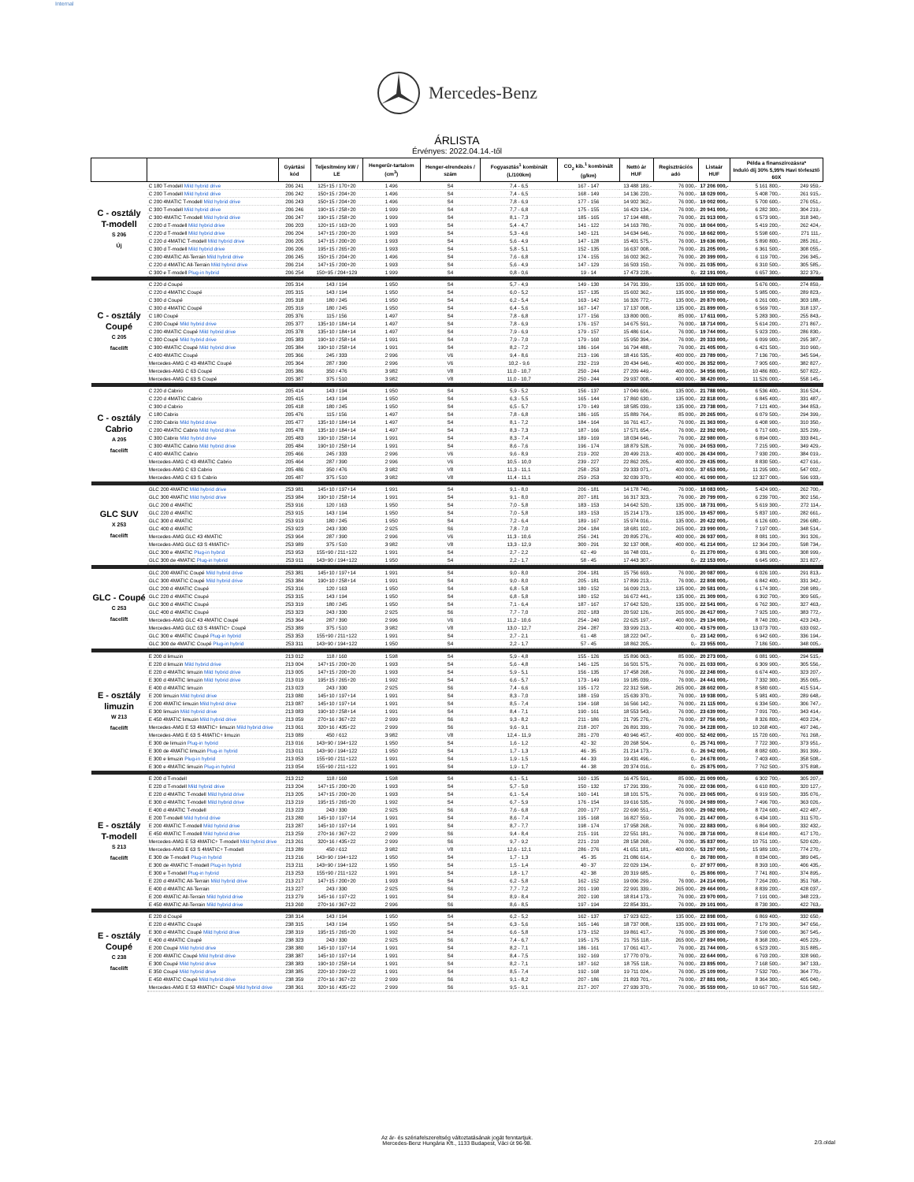Internal
Mercedes-Benz
ÁRLISTA
Érvényes: 2022.04.14.-től
| | | Gyártási kód | Teljesítmény kW / LE | Hengerűr-tartalom (cm<sup>3</sup>) | Henger-elrendezés / szám | Fogyasztás<sup>1</sup> kombinált (L/100km) | CO<sub>2</sub> kib.<sup>1</sup> kombinált (g/km) | Nettó ár HUF | Regisztrációs adó | Listaár HUF | Példa a finanszírozásra* Induló díj 30% 5,99% Havi törlesztő 60X | |
| --- | --- | --- | --- | --- | --- | --- | --- | --- | --- | --- | --- | --- |
| C - osztály T-modell S 206 Új | C 180 T-modell Mild hybrid drive | 206 241 | 125+15 / 170+20 | 1 496 | S4 | 7,4 - 6,5 | 167 - 147 | 13 488 189,- | 76 000,- | 17 206 000,- | 5 161 800,- | 249 959,- |
| | C 200 T-modell Mild hybrid drive | 206 242 | 150+15 / 204+20 | 1 496 | S4 | 7,4 - 6,5 | 168 - 149 | 14 136 220,- | 76 000,- | 18 029 000,- | 5 408 700,- | 261 915,- |
| | C 200 4MATIC T-modell Mild hybrid drive | 206 243 | 150+15 / 204+20 | 1 496 | S4 | 7,8 - 6,9 | 177 - 156 | 14 902 362,- | 76 000,- | 19 002 000,- | 5 700 600,- | 276 051,- |
| | C 300 T-modell Mild hybrid drive | 206 246 | 190+15 / 258+20 | 1 999 | S4 | 7,7 - 6,8 | 175 - 155 | 16 429 134,- | 76 000,- | 20 941 000,- | 6 282 300,- | 304 219,- |
| | C 300 4MATIC T-modell Mild hybrid drive | 206 247 | 190+15 / 258+20 | 1 999 | S4 | 8,1 - 7,3 | 185 - 165 | 17 194 488,- | 76 000,- | 21 913 000,- | 6 573 900,- | 318 340,- |
| | C 200 d T-modell Mild hybrid drive | 206 203 | 120+15 / 163+20 | 1 993 | S4 | 5,4 - 4,7 | 141 - 122 | 14 163 780,- | 76 000,- | 18 064 000,- | 5 419 200,- | 262 424,- |
| | C 220 d T-modell Mild hybrid drive | 206 204 | 147+15 / 200+20 | 1 993 | S4 | 5,3 - 4,6 | 140 - 121 | 14 634 646,- | 76 000,- | 18 662 000,- | 5 598 600,- | 271 111,- |
| | C 220 d 4MATIC T-modell Mild hybrid drive | 206 205 | 147+15 / 200+20 | 1 993 | S4 | 5,6 - 4,9 | 147 - 128 | 15 401 575,- | 76 000,- | 19 636 000,- | 5 890 800,- | 285 261,- |
| | C 300 d T-modell Mild hybrid drive | 206 206 | 195+15 / 265+20 | 1 993 | S4 | 5,8 - 5,1 | 152 - 135 | 16 637 008,- | 76 000,- | 21 205 000,- | 6 361 500,- | 308 055,- |
| | C 200 4MATIC All-Terrain Mild hybrid drive | 206 245 | 150+15 / 204+20 | 1 496 | S4 | 7,6 - 6,8 | 174 - 155 | 16 002 362,- | 76 000,- | 20 399 000,- | 6 119 700,- | 296 345,- |
| | C 220 d 4MATIC All-Terrain Mild hybrid drive | 206 214 | 147+15 / 200+20 | 1 993 | S4 | 5,6 - 4,9 | 147 - 129 | 16 503 150,- | 76 000,- | 21 035 000,- | 6 310 500,- | 305 585,- |
| | C 300 e T-modell Plug-in hybrid | 206 254 | 150+95 / 204+129 | 1 999 | S4 | 0,8 - 0,6 | 19 - 14 | 17 473 228,- | 0,- | 22 191 000,- | 6 657 300,- | 322 379,- |
| C - osztály Coupé C 205 facelift | C 220 d Coupé | 205 314 | 143 / 194 | 1 950 | S4 | 5,7 - 4,9 | 149 - 130 | 14 791 339,- | 135 000,- | 18 920 000,- | 5 676 000,- | 274 859,- |
| | C 220 d 4MATIC Coupé | 205 315 | 143 / 194 | 1 950 | S4 | 6,0 - 5,2 | 157 - 135 | 15 602 362,- | 135 000,- | 19 950 000,- | 5 985 000,- | 289 823,- |
| | C 300 d Coupé | 205 318 | 180 / 245 | 1 950 | S4 | 6,2 - 5,4 | 163 - 142 | 16 326 772,- | 135 000,- | 20 870 000,- | 6 261 000,- | 303 188,- |
| | C 300 d 4MATIC Coupé | 205 319 | 180 / 245 | 1 950 | S4 | 6,4 - 5,6 | 167 - 147 | 17 137 008,- | 135 000,- | 21 899 000,- | 6 569 700,- | 318 137,- |
| | C 180 Coupé | 205 376 | 115 / 156 | 1 497 | S4 | 7,8 - 6,8 | 177 - 156 | 13 800 000,- | 85 000,- | 17 611 000,- | 5 283 300,- | 255 843,- |
| | C 200 Coupé Mild hybrid drive | 205 377 | 135+10 / 184+14 | 1 497 | S4 | 7,8 - 6,9 | 176 - 157 | 14 675 591,- | 76 000,- | 18 714 000,- | 5 614 200,- | 271 867,- |
| | C 200 4MATIC Coupé Mild hybrid drive | 205 378 | 135+10 / 184+14 | 1 497 | S4 | 7,9 - 6,9 | 179 - 157 | 15 486 614,- | 76 000,- | 19 744 000,- | 5 923 200,- | 286 830,- |
| | C 300 Coupé Mild hybrid drive | 205 383 | 190+10 / 258+14 | 1 991 | S4 | 7,9 - 7,0 | 179 - 160 | 15 950 394,- | 76 000,- | 20 333 000,- | 6 099 900,- | 295 387,- |
| | C 300 4MATIC Coupé Mild hybrid drive | 205 384 | 190+10 / 258+14 | 1 991 | S4 | 8,2 - 7,2 | 186 - 164 | 16 794 488,- | 76 000,- | 21 405 000,- | 6 421 500,- | 310 960,- |
| | C 400 4MATIC Coupé | 205 366 | 245 / 333 | 2 996 | V6 | 9,4 - 8,6 | 213 - 196 | 18 416 535,- | 400 000,- | 23 789 000,- | 7 136 700,- | 345 594,- |
| | Mercedes-AMG C 43 4MATIC Coupé | 205 364 | 287 / 390 | 2 996 | V6 | 10,2 - 9,6 | 232 - 219 | 20 434 646,- | 400 000,- | 26 352 000,- | 7 905 600,- | 382 827,- |
| | Mercedes-AMG C 63 Coupé | 205 386 | 350 / 476 | 3 982 | V8 | 11,0 - 10,7 | 250 - 244 | 27 209 449,- | 400 000,- | 34 956 000,- | 10 486 800,- | 507 822,- |
| | Mercedes-AMG C 63 S Coupé | 205 387 | 375 / 510 | 3 982 | V8 | 11,0 - 10,7 | 250 - 244 | 29 937 008,- | 400 000,- | 38 420 000,- | 11 526 000,- | 558 145,- |
| C - osztály Cabrio A 205 facelift | C 220 d Cabrio | 205 414 | 143 / 194 | 1 950 | S4 | 5,9 - 5,2 | 156 - 137 | 17 049 606,- | 135 000,- | 21 788 000,- | 6 536 400,- | 316 524,- |
| | C 220 d 4MATIC Cabrio | 205 415 | 143 / 194 | 1 950 | S4 | 6,3 - 5,5 | 165 - 144 | 17 860 630,- | 135 000,- | 22 818 000,- | 6 845 400,- | 331 487,- |
| | C 300 d Cabrio | 205 418 | 180 / 245 | 1 950 | S4 | 6,5 - 5,7 | 170 - 149 | 18 585 039,- | 135 000,- | 23 738 000,- | 7 121 400,- | 344 853,- |
| | C 180 Cabrio | 205 476 | 115 / 156 | 1 497 | S4 | 7,8 - 6,8 | 186 - 165 | 15 889 764,- | 85 000,- | 20 265 000,- | 6 079 500,- | 294 399,- |
| | C 200 Cabrio Mild hybrid drive | 205 477 | 135+10 / 184+14 | 1 497 | S4 | 8,1 - 7,2 | 184 - 164 | 16 761 417,- | 76 000,- | 21 363 000,- | 6 408 900,- | 310 350,- |
| | C 200 4MATIC Cabrio Mild hybrid drive | 205 478 | 135+10 / 184+14 | 1 497 | S4 | 8,3 - 7,3 | 187 - 166 | 17 571 654,- | 76 000,- | 22 392 000,- | 6 717 600,- | 325 299,- |
| | C 300 Cabrio Mild hybrid drive | 205 483 | 190+10 / 258+14 | 1 991 | S4 | 8,3 - 7,4 | 189 - 169 | 18 034 646,- | 76 000,- | 22 980 000,- | 6 894 000,- | 333 841,- |
| | C 300 4MATIC Cabrio Mild hybrid drive | 205 484 | 190+10 / 258+14 | 1 991 | S4 | 8,6 - 7,6 | 196 - 174 | 18 879 528,- | 76 000,- | 24 053 000,- | 7 215 900,- | 349 429,- |
| | C 400 4MATIC Cabrio | 205 466 | 245 / 333 | 2 996 | V6 | 9,6 - 8,9 | 219 - 202 | 20 499 213,- | 400 000,- | 26 434 000,- | 7 930 200,- | 384 019,- |
| | Mercedes-AMG C 43 4MATIC Cabrio | 205 464 | 287 / 390 | 2 996 | V6 | 10,5 - 10,0 | 239 - 227 | 22 862 205,- | 400 000,- | 29 435 000,- | 8 830 500,- | 427 616,- |
| | Mercedes-AMG C 63 Cabrio | 205 486 | 350 / 476 | 3 982 | V8 | 11,3 - 11,1 | 258 - 253 | 29 333 071,- | 400 000,- | 37 653 000,- | 11 295 900,- | 547 002,- |
| | Mercedes-AMG C 63 S Cabrio | 205 487 | 375 / 510 | 3 982 | V8 | 11,4 - 11,1 | 259 - 253 | 32 039 370,- | 400 000,- | 41 090 000,- | 12 327 000,- | 596 933,- |
| GLC SUV X 253 facelift | GLC 200 4MATIC Mild hybrid drive | 253 981 | 145+10 / 197+14 | 1 991 | S4 | 9,1 - 8,0 | 206 - 181 | 14 178 740,- | 76 000,- | 18 083 000,- | 5 424 900,- | 262 700,- |
| | GLC 300 4MATIC Mild hybrid drive | 253 984 | 190+10 / 258+14 | 1 991 | S4 | 9,1 - 8,0 | 207 - 181 | 16 317 323,- | 76 000,- | 20 799 000,- | 6 239 700,- | 302 156,- |
| | GLC 200 d 4MATIC | 253 916 | 120 / 163 | 1 950 | S4 | 7,0 - 5,8 | 183 - 153 | 14 642 520,- | 135 000,- | 18 731 000,- | 5 619 300,- | 272 114,- |
| | GLC 220 d 4MATIC | 253 915 | 143 / 194 | 1 950 | S4 | 7,0 - 5,8 | 183 - 153 | 15 214 173,- | 135 000,- | 19 457 000,- | 5 837 100,- | 282 661,- |
| | GLC 300 d 4MATIC | 253 919 | 180 / 245 | 1 950 | S4 | 7,2 - 6,4 | 189 - 167 | 15 974 016,- | 135 000,- | 20 422 000,- | 6 126 600,- | 296 680,- |
| | GLC 400 d 4MATIC | 253 923 | 243 / 330 | 2 925 | S6 | 7,8 - 7,0 | 204 - 184 | 18 681 102,- | 265 000,- | 23 990 000,- | 7 197 000,- | 348 514,- |
| | Mercedes-AMG GLC 43 4MATIC | 253 964 | 287 / 390 | 2 996 | V6 | 11,3 - 10,6 | 256 - 241 | 20 895 276,- | 400 000,- | 26 937 000,- | 8 081 100,- | 391 326,- |
| | Mercedes-AMG GLC 63 S 4MATIC+ | 253 989 | 375 / 510 | 3 982 | V8 | 13,3 - 12,9 | 300 - 291 | 32 137 008,- | 400 000,- | 41 214 000,- | 12 364 200,- | 598 734,- |
| | GLC 300 e 4MATIC Plug-in hybrid | 253 953 | 155+90 / 211+122 | 1 991 | S4 | 2,7 - 2,2 | 62 - 49 | 16 748 031,- | 0,- | 21 270 000,- | 6 381 000,- | 308 999,- |
| | GLC 300 de 4MATIC Plug-in hybrid | 253 911 | 143+90 / 194+122 | 1 950 | S4 | 2,2 - 1,7 | 58 - 45 | 17 443 307,- | 0,- | 22 153 000,- | 6 645 900,- | 321 827,- |
| GLC - Coupé C 253 facelift | GLC 200 4MATIC Coupé Mild hybrid drive | 253 381 | 145+10 / 197+14 | 1 991 | S4 | 9,0 - 8,0 | 204 - 181 | 15 756 693,- | 76 000,- | 20 087 000,- | 6 026 100,- | 291 813,- |
| | GLC 300 4MATIC Coupé Mild hybrid drive | 253 384 | 190+10 / 258+14 | 1 991 | S4 | 9,0 - 8,0 | 205 - 181 | 17 899 213,- | 76 000,- | 22 808 000,- | 6 842 400,- | 331 342,- |
| | GLC 200 d 4MATIC Coupé | 253 316 | 120 / 163 | 1 950 | S4 | 6,8 - 5,8 | 180 - 152 | 16 099 213,- | 135 000,- | 20 581 000,- | 6 174 300,- | 298 989,- |
| | GLC 220 d 4MATIC Coupé | 253 315 | 143 / 194 | 1 950 | S4 | 6,8 - 5,8 | 180 - 152 | 16 672 441,- | 135 000,- | 21 309 000,- | 6 392 700,- | 309 565,- |
| | GLC 300 d 4MATIC Coupé | 253 319 | 180 / 245 | 1 950 | S4 | 7,1 - 6,4 | 187 - 167 | 17 642 520,- | 135 000,- | 22 541 000,- | 6 762 300,- | 327 463,- |
| | GLC 400 d 4MATIC Coupé | 253 323 | 243 / 330 | 2 925 | S6 | 7,7 - 7,0 | 202 - 183 | 20 592 126,- | 265 000,- | 26 417 000,- | 7 925 100,- | 383 772,- |
| | Mercedes-AMG GLC 43 4MATIC Coupé | 253 364 | 287 / 390 | 2 996 | V6 | 11,2 - 10,6 | 254 - 240 | 22 625 197,- | 400 000,- | 29 134 000,- | 8 740 200,- | 423 243,- |
| | Mercedes-AMG GLC 63 S 4MATIC+ Coupé | 253 389 | 375 / 510 | 3 982 | V8 | 13,0 - 12,7 | 294 - 287 | 33 999 213,- | 400 000,- | 43 579 000,- | 13 073 700,- | 633 092,- |
| | GLC 300 e 4MATIC Coupé Plug-in hybrid | 253 353 | 155+90 / 211+122 | 1 991 | S4 | 2,7 - 2,1 | 61 - 48 | 18 222 047,- | 0,- | 23 142 000,- | 6 942 600,- | 336 194,- |
| | GLC 300 de 4MATIC Coupé Plug-in hybrid | 253 311 | 143+90 / 194+122 | 1 950 | S4 | 2,2 - 1,7 | 57 - 45 | 18 862 205,- | 0,- | 23 955 000,- | 7 186 500,- | 348 005,- |
| E - osztály limuzin W 213 facelift | E 200 d limuzin | 213 012 | 118 / 160 | 1 598 | S4 | 5,9 - 4,8 | 155 - 126 | 15 896 063,- | 85 000,- | 20 273 000,- | 6 081 900,- | 294 515,- |
| | E 220 d limuzin Mild hybrid drive | 213 004 | 147+15 / 200+20 | 1 993 | S4 | 5,6 - 4,8 | 146 - 125 | 16 501 575,- | 76 000,- | 21 033 000,- | 6 309 900,- | 305 556,- |
| | E 220 d 4MATIC limuzin Mild hybrid drive | 213 005 | 147+15 / 200+20 | 1 993 | S4 | 5,9 - 5,1 | 156 - 135 | 17 458 268,- | 76 000,- | 22 248 000,- | 6 674 400,- | 323 207,- |
| | E 300 d 4MATIC limuzin Mild hybrid drive | 213 019 | 195+15 / 265+20 | 1 992 | S4 | 6,6 - 5,7 | 173 - 149 | 19 185 039,- | 76 000,- | 24 441 000,- | 7 332 300,- | 355 065,- |
| | E 400 d 4MATIC limuzin | 213 023 | 243 / 330 | 2 925 | S6 | 7,4 - 6,6 | 195 - 172 | 22 312 598,- | 265 000,- | 28 602 000,- | 8 580 600,- | 415 514,- |
| | E 200 limuzin Mild hybrid drive | 213 080 | 145+10 / 197+14 | 1 991 | S4 | 8,3 - 7,0 | 188 - 159 | 15 639 370,- | 76 000,- | 19 938 000,- | 5 981 400,- | 289 648,- |
| | E 200 4MATIC limuzin Mild hybrid drive | 213 087 | 145+10 / 197+14 | 1 991 | S4 | 8,5 - 7,4 | 194 - 168 | 16 566 142,- | 76 000,- | 21 115 000,- | 6 334 500,- | 306 747,- |
| | E 300 limuzin Mild hybrid drive | 213 083 | 190+10 / 258+14 | 1 991 | S4 | 8,4 - 7,1 | 190 - 161 | 18 553 543,- | 76 000,- | 23 639 000,- | 7 091 700,- | 343 414,- |
| | E 450 4MATIC limuzin Mild hybrid drive | 213 059 | 270+16 / 367+22 | 2 999 | S6 | 9,3 - 8,2 | 211 - 186 | 21 795 276,- | 76 000,- | 27 756 000,- | 8 326 800,- | 403 224,- |
| | Mercedes-AMG E 53 4MATIC+ limuzin Mild hybrid drive | 213 061 | 320+16 / 435+22 | 2 999 | S6 | 9,6 - 9,1 | 218 - 207 | 26 891 339,- | 76 000,- | 34 228 000,- | 10 268 400,- | 497 246,- |
| | Mercedes-AMG E 63 S 4MATIC+ limuzin | 213 089 | 450 / 612 | 3 982 | V8 | 12,4 - 11,9 | 281 - 270 | 40 946 457,- | 400 000,- | 52 402 000,- | 15 720 600,- | 761 268,- |
| | E 300 de limuzin Plug-in hybrid | 213 016 | 143+90 / 194+122 | 1 950 | S4 | 1,6 - 1,2 | 42 - 32 | 20 268 504,- | 0,- | 25 741 000,- | 7 722 300,- | 373 951,- |
| | E 300 de 4MATIC limuzin Plug-in hybrid | 213 011 | 143+90 / 194+122 | 1 950 | S4 | 1,7 - 1,3 | 46 - 35 | 21 214 173,- | 0,- | 26 942 000,- | 8 082 600,- | 391 399,- |
| | E 300 e limuzin Plug-in hybrid | 213 053 | 155+90 / 211+122 | 1 991 | S4 | 1,9 - 1,5 | 44 - 33 | 19 431 496,- | 0,- | 24 678 000,- | 7 403 400,- | 358 508,- |
| | E 300 e 4MATIC limuzin Plug-in hybrid | 213 054 | 155+90 / 211+122 | 1 991 | S4 | 1,9 - 1,7 | 44 - 38 | 20 374 016,- | 0,- | 25 875 000,- | 7 762 500,- | 375 898,- |
| E - osztály T-modell S 213 facelift | E 200 d T-modell | 213 212 | 118 / 160 | 1 598 | S4 | 6,1 - 5,1 | 160 - 135 | 16 475 591,- | 85 000,- | 21 009 000,- | 6 302 700,- | 305 207,- |
| | E 220 d T-modell Mild hybrid drive | 213 204 | 147+15 / 200+20 | 1 993 | S4 | 5,7 - 5,0 | 150 - 132 | 17 291 339,- | 76 000,- | 22 036 000,- | 6 610 800,- | 320 127,- |
| | E 220 d 4MATIC T-modell Mild hybrid drive | 213 205 | 147+15 / 200+20 | 1 993 | S4 | 6,1 - 5,4 | 160 - 141 | 18 101 575,- | 76 000,- | 23 065 000,- | 6 919 500,- | 335 076,- |
| | E 300 d 4MATIC T-modell Mild hybrid drive | 213 219 | 195+15 / 265+20 | 1 992 | S4 | 6,7 - 5,9 | 176 - 154 | 19 616 535,- | 76 000,- | 24 989 000,- | 7 496 700,- | 363 026,- |
| | E 400 d 4MATIC T-modell | 213 223 | 243 / 330 | 2 925 | S6 | 7,6 - 6,8 | 200 - 177 | 22 690 551,- | 265 000,- | 29 082 000,- | 8 724 600,- | 422 487,- |
| | E 200 T-modell Mild hybrid drive | 213 280 | 145+10 / 197+14 | 1 991 | S4 | 8,6 - 7,4 | 195 - 168 | 16 827 559,- | 76 000,- | 21 447 000,- | 6 434 100,- | 311 570,- |
| | E 200 4MATIC T-modell Mild hybrid drive | 213 287 | 145+10 / 197+14 | 1 991 | S4 | 8,7 - 7,7 | 198 - 174 | 17 958 268,- | 76 000,- | 22 883 000,- | 6 864 900,- | 332 432,- |
| | E 450 4MATIC T-modell Mild hybrid drive | 213 259 | 270+16 / 367+22 | 2 999 | S6 | 9,4 - 8,4 | 215 - 191 | 22 551 181,- | 76 000,- | 28 716 000,- | 8 614 800,- | 417 170,- |
| | Mercedes-AMG E 53 4MATIC+ T-modell Mild hybrid drive | 213 261 | 320+16 / 435+22 | 2 999 | S6 | 9,7 - 9,2 | 221 - 210 | 28 158 268,- | 76 000,- | 35 837 000,- | 10 751 100,- | 520 620,- |
| | Mercedes-AMG E 63 S 4MATIC+ T-modell | 213 289 | 450 / 612 | 3 982 | V8 | 12,6 - 12,1 | 286 - 276 | 41 651 181,- | 400 000,- | 53 297 000,- | 15 989 100,- | 774 270,- |
| | E 300 de T-modell Plug-in hybrid | 213 216 | 143+90 / 194+122 | 1 950 | S4 | 1,7 - 1,3 | 45 - 35 | 21 086 614,- | 0,- | 26 780 000,- | 8 034 000,- | 389 045,- |
| | E 300 de 4MATIC T-modell Plug-in hybrid | 213 211 | 143+90 / 194+122 | 1 950 | S4 | 1,5 - 1,4 | 40 - 37 | 22 029 134,- | 0,- | 27 977 000,- | 8 393 100,- | 406 435,- |
| | E 300 e T-modell Plug-in hybrid | 213 253 | 155+90 / 211+122 | 1 991 | S4 | 1,8 - 1,7 | 42 - 38 | 20 319 685,- | 0,- | 25 806 000,- | 7 741 800,- | 374 895,- |
| | E 220 d 4MATIC All-Terrain Mild hybrid drive | 213 217 | 147+15 / 200+20 | 1 993 | S4 | 6,2 - 5,8 | 162 - 152 | 19 006 299,- | 76 000,- | 24 214 000,- | 7 264 200,- | 351 768,- |
| | E 400 d 4MATIC All-Terrain | 213 227 | 243 / 330 | 2 925 | S6 | 7,7 - 7,2 | 201 - 190 | 22 991 339,- | 265 000,- | 29 464 000,- | 8 839 200,- | 428 037,- |
| | E 200 4MATIC All-Terrain Mild hybrid drive | 213 279 | 145+16 / 197+22 | 1 991 | S4 | 8,9 - 8,4 | 202 - 190 | 18 814 173,- | 76 000,- | 23 970 000,- | 7 191 000,- | 348 223,- |
| | E 450 4MATIC All-Terrain Mild hybrid drive | 213 260 | 270+16 / 367+22 | 2 996 | S6 | 8,6 - 8,5 | 197 - 194 | 22 854 331,- | 76 000,- | 29 101 000,- | 8 730 300,- | 422 763,- |
| E - osztály Coupé C 238 facelift | E 220 d Coupé | 238 314 | 143 / 194 | 1 950 | S4 | 6,2 - 5,2 | 162 - 137 | 17 923 622,- | 135 000,- | 22 898 000,- | 6 869 400,- | 332 650,- |
| | E 220 d 4MATIC Coupé | 238 315 | 143 / 194 | 1 950 | S4 | 6,3 - 5,6 | 165 - 146 | 18 737 008,- | 135 000,- | 23 931 000,- | 7 179 300,- | 347 656,- |
| | E 300 d 4MATIC Coupé Mild hybrid drive | 238 319 | 195+15 / 265+20 | 1 992 | S4 | 6,6 - 5,8 | 173 - 152 | 19 861 417,- | 76 000,- | 25 300 000,- | 7 590 000,- | 367 545,- |
| | E 400 d 4MATIC Coupé | 238 323 | 243 / 330 | 2 925 | S6 | 7,4 - 6,7 | 195 - 175 | 21 755 118,- | 265 000,- | 27 894 000,- | 8 368 200,- | 405 229,- |
| | E 200 Coupé Mild hybrid drive | 238 380 | 145+10 / 197+14 | 1 991 | S4 | 8,2 - 7,1 | 186 - 161 | 17 061 417,- | 76 000,- | 21 744 000,- | 6 523 200,- | 315 885,- |
| | E 200 4MATIC Coupé Mild hybrid drive | 238 387 | 145+10 / 197+14 | 1 991 | S4 | 8,4 - 7,5 | 192 - 169 | 17 770 079,- | 76 000,- | 22 644 000,- | 6 793 200,- | 328 960,- |
| | E 300 Coupé Mild hybrid drive | 238 383 | 190+10 / 258+14 | 1 991 | S4 | 8,2 - 7,1 | 187 - 162 | 18 755 118,- | 76 000,- | 23 895 000,- | 7 168 500,- | 347 133,- |
| | E 350 Coupé Mild hybrid drive | 238 385 | 220+10 / 299+22 | 1 991 | S4 | 8,5 - 7,4 | 192 - 168 | 19 711 024,- | 76 000,- | 25 109 000,- | 7 532 700,- | 364 770,- |
| | E 450 4MATIC Coupé Mild hybrid drive | 238 359 | 270+16 / 367+22 | 2 999 | S6 | 9,1 - 8,2 | 207 - 186 | 21 893 701,- | 76 000,- | 27 881 000,- | 8 364 300,- | 405 040,- |
| | Mercedes-AMG E 53 4MATIC+ Coupé Mild hybrid drive | 238 361 | 320+16 / 435+22 | 2 999 | S6 | 9,5 - 9,1 | 217 - 207 | 27 939 370,- | 76 000,- | 35 559 000,- | 10 667 700,- | 516 582,- |
Az ár- és szériafelszereltség változtatásának jogát fenntartjuk.
Mercedes-Benz Hungária Kft., 1133 Budapest, Váci út 96-98.
2/3.oldal